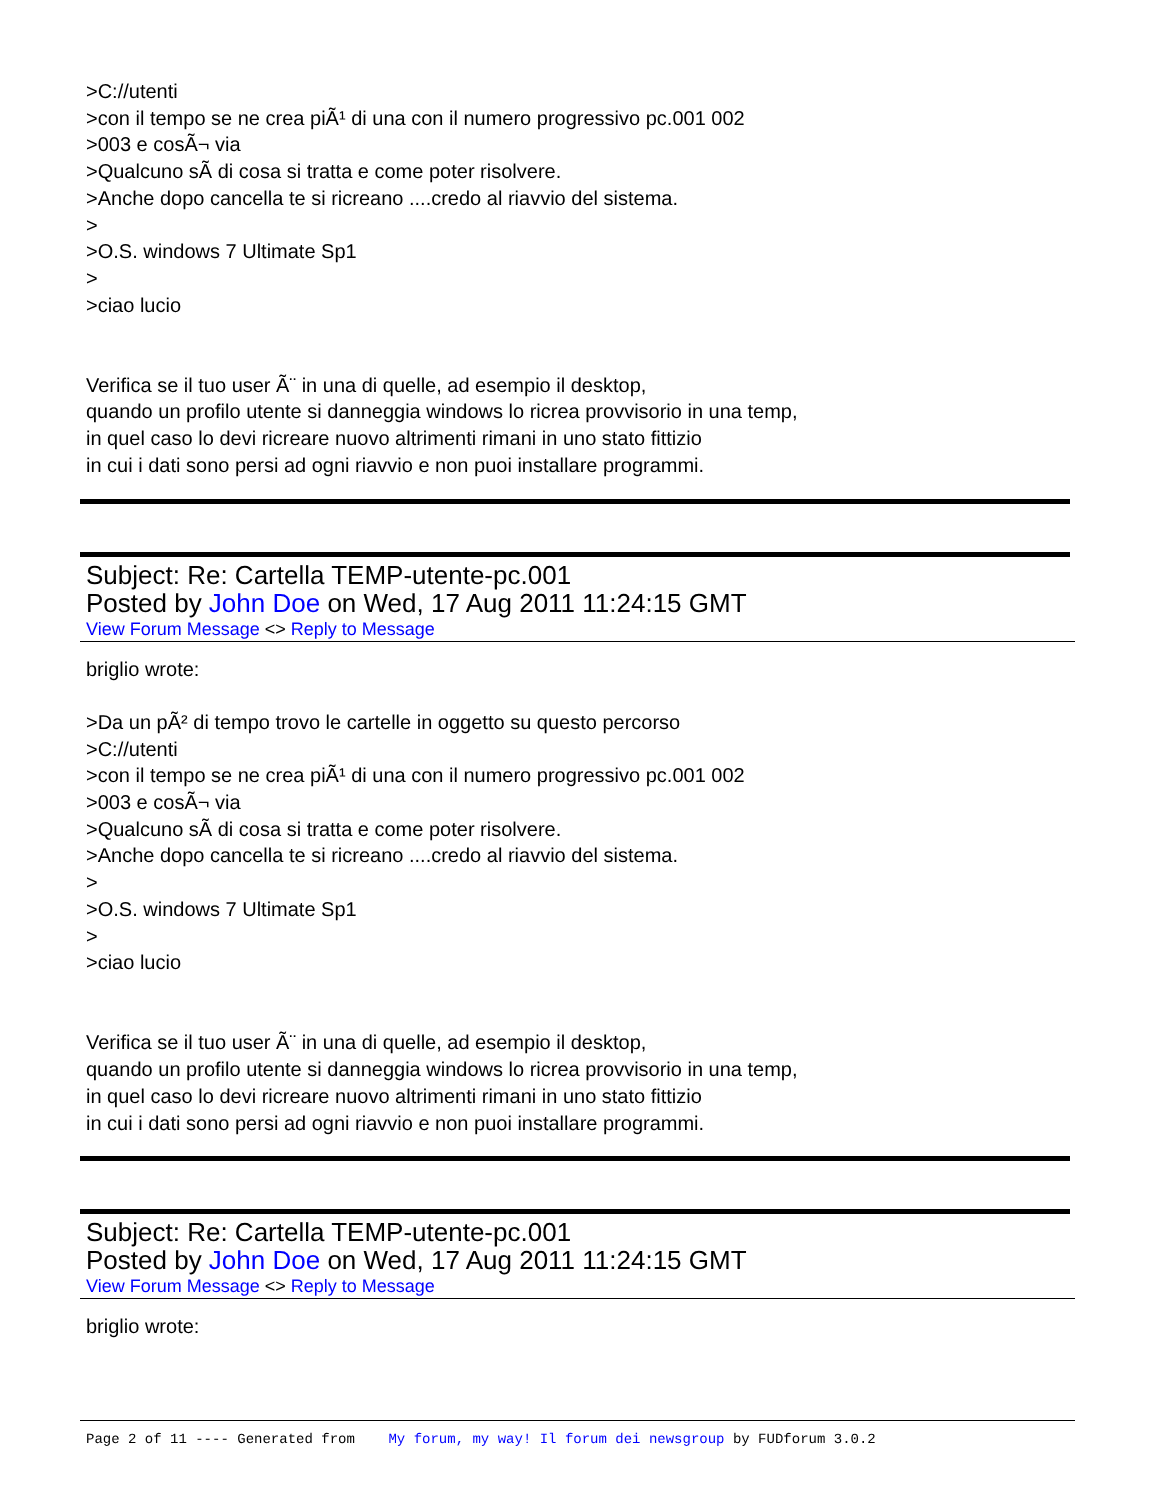>C://utenti
>con il tempo se ne crea piÃ¹ di una con il numero progressivo pc.001 002
>003 e cosÃ¬ via
>Qualcuno sÃ di cosa si tratta e come poter risolvere.
>Anche dopo cancella te si ricreano ....credo al riavvio del sistema.
>
>O.S. windows 7 Ultimate Sp1
>
>ciao lucio
Verifica se il tuo user Ã¨ in una di quelle, ad esempio il desktop,
quando un profilo utente si danneggia windows lo ricrea provvisorio in una temp,
in quel caso lo devi ricreare nuovo altrimenti rimani in uno stato fittizio
in cui i dati sono persi ad ogni riavvio e non puoi installare programmi.
Subject: Re: Cartella TEMP-utente-pc.001
Posted by John Doe on Wed, 17 Aug 2011 11:24:15 GMT
View Forum Message <> Reply to Message
briglio wrote:
>Da un pÃ² di tempo trovo le cartelle in oggetto su questo percorso
>C://utenti
>con il tempo se ne crea piÃ¹ di una con il numero progressivo pc.001 002
>003 e cosÃ¬ via
>Qualcuno sÃ di cosa si tratta e come poter risolvere.
>Anche dopo cancella te si ricreano ....credo al riavvio del sistema.
>
>O.S. windows 7 Ultimate Sp1
>
>ciao lucio
Verifica se il tuo user Ã¨ in una di quelle, ad esempio il desktop,
quando un profilo utente si danneggia windows lo ricrea provvisorio in una temp,
in quel caso lo devi ricreare nuovo altrimenti rimani in uno stato fittizio
in cui i dati sono persi ad ogni riavvio e non puoi installare programmi.
Subject: Re: Cartella TEMP-utente-pc.001
Posted by John Doe on Wed, 17 Aug 2011 11:24:15 GMT
View Forum Message <> Reply to Message
briglio wrote:
Page 2 of 11 ---- Generated from My forum, my way! Il forum dei newsgroup by FUDforum 3.0.2